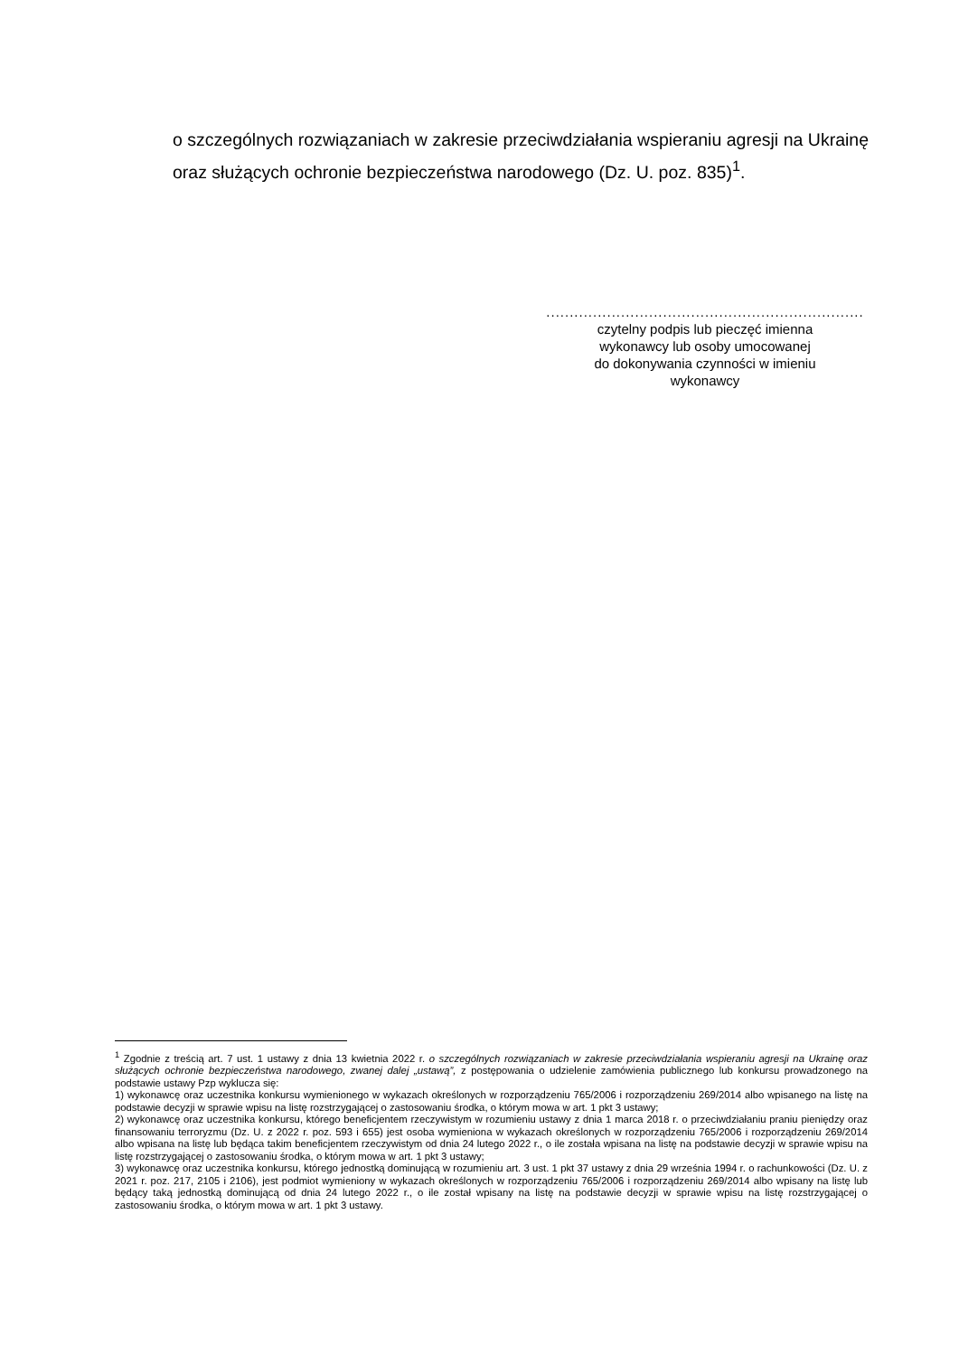o szczególnych rozwiązaniach w zakresie przeciwdziałania wspieraniu agresji na Ukrainę oraz służących ochronie bezpieczeństwa narodowego (Dz. U. poz. 835)<sup>1</sup>.
....................................................................
czytelny podpis lub pieczęć imienna
wykonawcy lub osoby umocowanej
do dokonywania czynności w imieniu
wykonawcy
<sup>1</sup> Zgodnie z treścią art. 7 ust. 1 ustawy z dnia 13 kwietnia 2022 r. o szczególnych rozwiązaniach w zakresie przeciwdziałania wspieraniu agresji na Ukrainę oraz służących ochronie bezpieczeństwa narodowego, zwanej dalej „ustawą”, z postępowania o udzielenie zamówienia publicznego lub konkursu prowadzonego na podstawie ustawy Pzp wyklucza się:
1) wykonawcę oraz uczestnika konkursu wymienionego w wykazach określonych w rozporządzeniu 765/2006 i rozporządzeniu 269/2014 albo wpisanego na listę na podstawie decyzji w sprawie wpisu na listę rozstrzygającej o zastosowaniu środka, o którym mowa w art. 1 pkt 3 ustawy;
2) wykonawcę oraz uczestnika konkursu, którego beneficjentem rzeczywistym w rozumieniu ustawy z dnia 1 marca 2018 r. o przeciwdziałaniu praniu pieniędzy oraz finansowaniu terroryzmu (Dz. U. z 2022 r. poz. 593 i 655) jest osoba wymieniona w wykazach określonych w rozporządzeniu 765/2006 i rozporządzeniu 269/2014 albo wpisana na listę lub będąca takim beneficjentem rzeczywistym od dnia 24 lutego 2022 r., o ile została wpisana na listę na podstawie decyzji w sprawie wpisu na listę rozstrzygającej o zastosowaniu środka, o którym mowa w art. 1 pkt 3 ustawy;
3) wykonawcę oraz uczestnika konkursu, którego jednostką dominującą w rozumieniu art. 3 ust. 1 pkt 37 ustawy z dnia 29 września 1994 r. o rachunkowości (Dz. U. z 2021 r. poz. 217, 2105 i 2106), jest podmiot wymieniony w wykazach określonych w rozporządzeniu 765/2006 i rozporządzeniu 269/2014 albo wpisany na listę lub będący taką jednostką dominującą od dnia 24 lutego 2022 r., o ile został wpisany na listę na podstawie decyzji w sprawie wpisu na listę rozstrzygającej o zastosowaniu środka, o którym mowa w art. 1 pkt 3 ustawy.